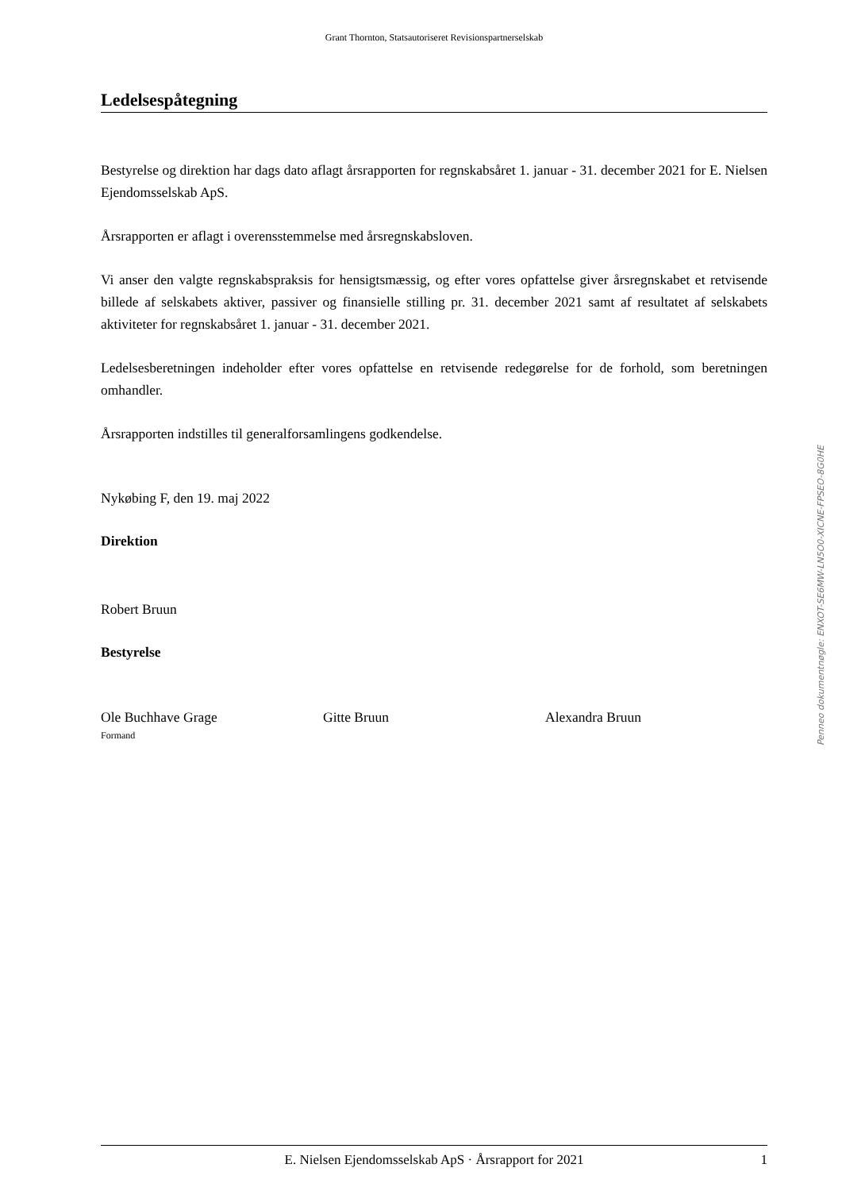Grant Thornton, Statsautoriseret Revisionspartnerselskab
Ledelsespåtegning
Bestyrelse og direktion har dags dato aflagt årsrapporten for regnskabsåret 1. januar - 31. december 2021 for E. Nielsen Ejendomsselskab ApS.
Årsrapporten er aflagt i overensstemmelse med årsregnskabsloven.
Vi anser den valgte regnskabspraksis for hensigtsmæssig, og efter vores opfattelse giver årsregnskabet et retvisende billede af selskabets aktiver, passiver og finansielle stilling pr. 31. december 2021 samt af resultatet af selskabets aktiviteter for regnskabsåret 1. januar - 31. december 2021.
Ledelsesberetningen indeholder efter vores opfattelse en retvisende redegørelse for de forhold, som beretningen omhandler.
Årsrapporten indstilles til generalforsamlingens godkendelse.
Nykøbing F, den 19. maj 2022
Direktion
Robert Bruun
Bestyrelse
Ole Buchhave Grage
Formand
Gitte Bruun Alexandra Bruun
Penneo dokumentnøgle: ENXOT-SE6MW-LN5O0-XICNE-FPSEO-8G0HE
E. Nielsen Ejendomsselskab ApS · Årsrapport for 2021 1